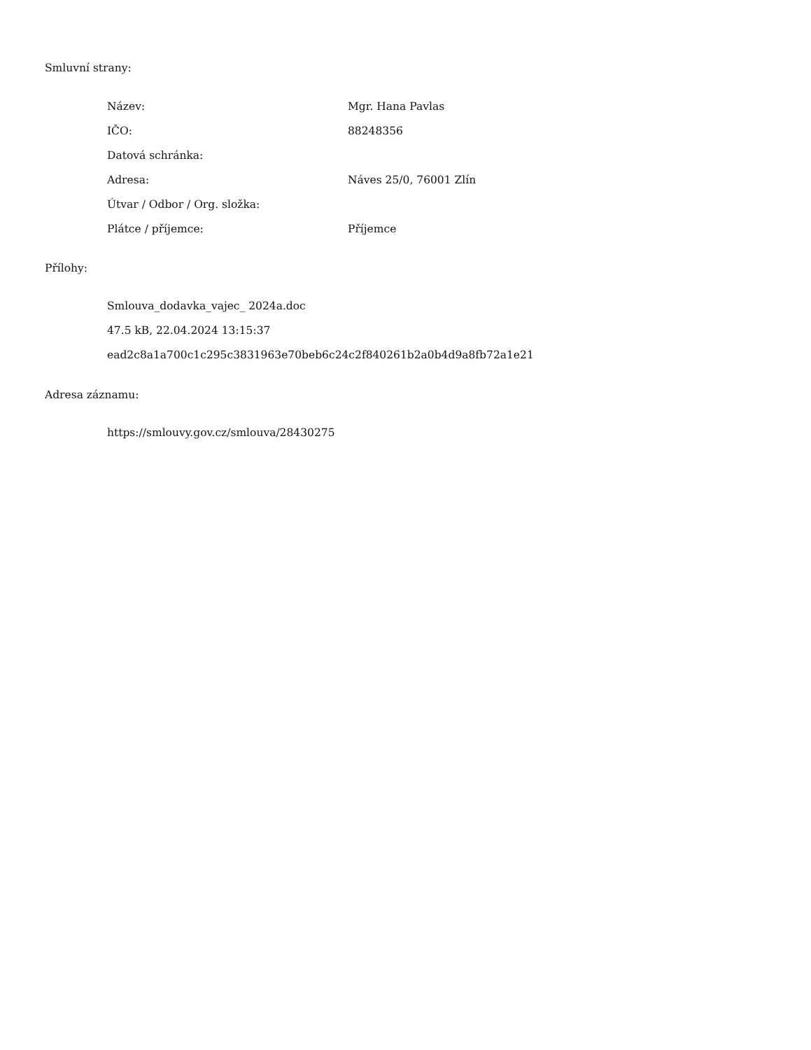Smluvní strany:
| Název: | Mgr. Hana Pavlas |
| IČO: | 88248356 |
| Datová schránka: | |
| Adresa: | Náves 25/0, 76001 Zlín |
| Útvar / Odbor / Org. složka: | |
| Plátce / příjemce: | Příjemce |
Přílohy:
Smlouva_dodavka_vajec_ 2024a.doc
47.5 kB, 22.04.2024 13:15:37
ead2c8a1a700c1c295c3831963e70beb6c24c2f840261b2a0b4d9a8fb72a1e21
Adresa záznamu:
https://smlouvy.gov.cz/smlouva/28430275